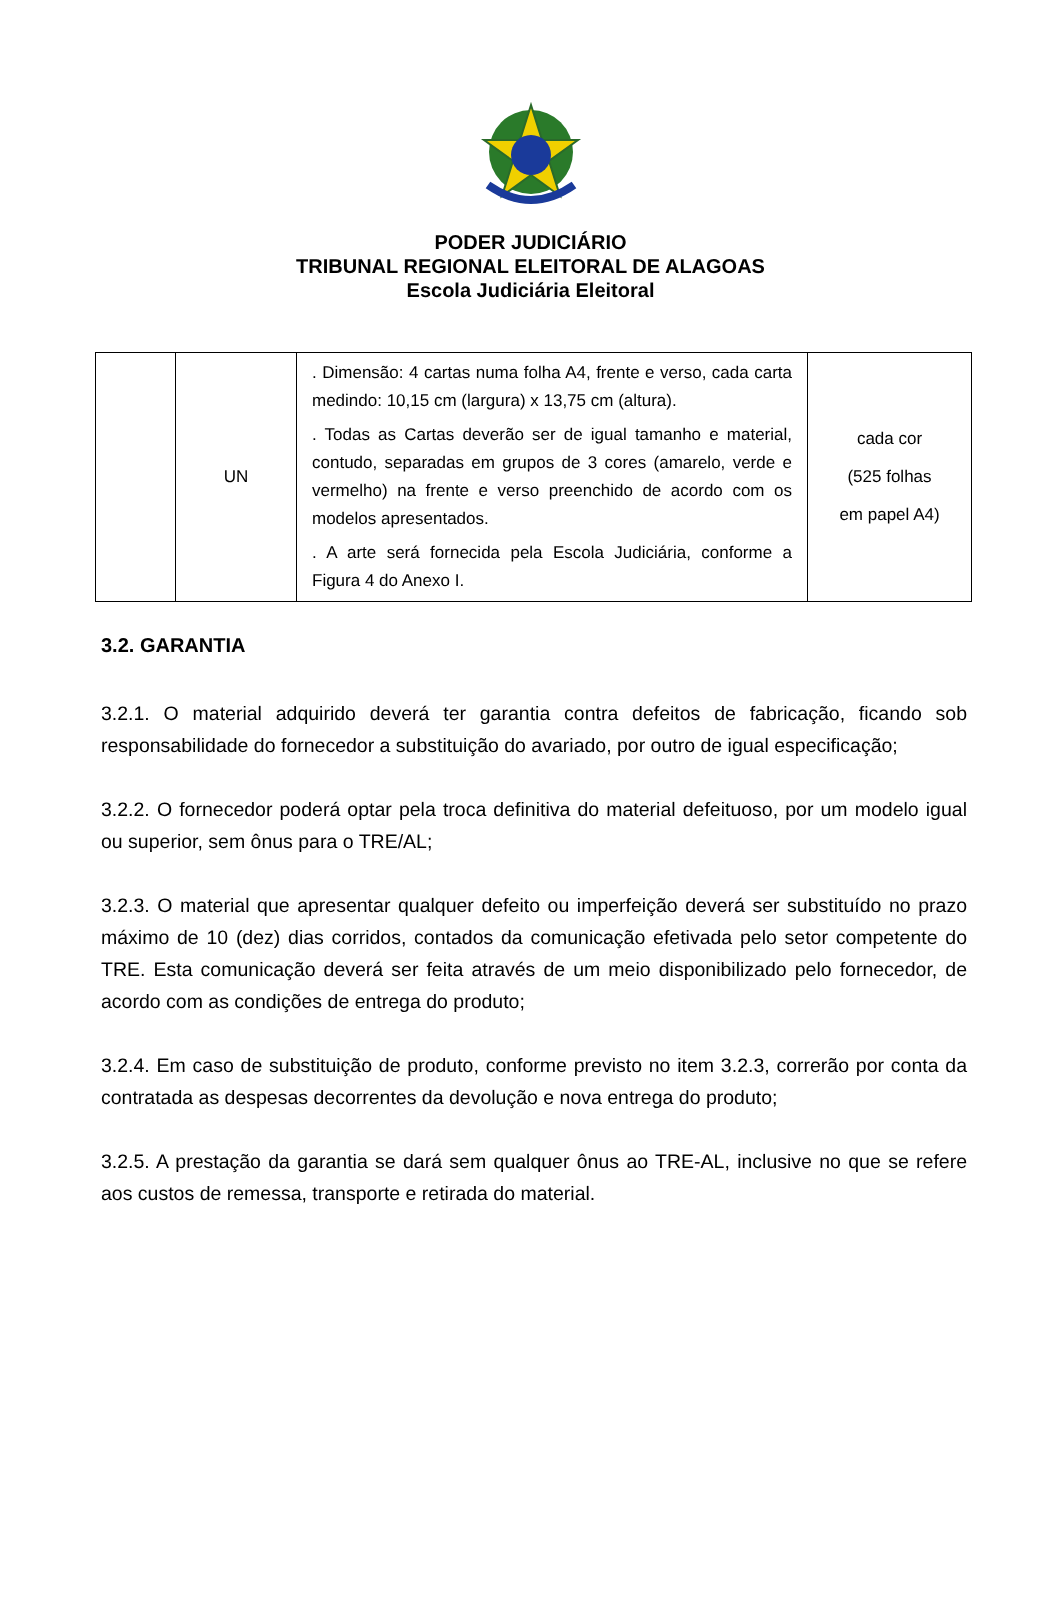PODER JUDICIÁRIO
TRIBUNAL REGIONAL ELEITORAL DE ALAGOAS
Escola Judiciária Eleitoral
| | UN | . Dimensão: 4 cartas numa folha A4, frente e verso, cada carta medindo: 10,15 cm (largura) x 13,75 cm (altura). . Todas as Cartas deverão ser de igual tamanho e material, contudo, separadas em grupos de 3 cores (amarelo, verde e vermelho) na frente e verso preenchido de acordo com os modelos apresentados. . A arte será fornecida pela Escola Judiciária, conforme a Figura 4 do Anexo I. | cada cor (525 folhas em papel A4) |
3.2. GARANTIA
3.2.1. O material adquirido deverá ter garantia contra defeitos de fabricação, ficando sob responsabilidade do fornecedor a substituição do avariado, por outro de igual especificação;
3.2.2. O fornecedor poderá optar pela troca definitiva do material defeituoso, por um modelo igual ou superior, sem ônus para o TRE/AL;
3.2.3. O material que apresentar qualquer defeito ou imperfeição deverá ser substituído no prazo máximo de 10 (dez) dias corridos, contados da comunicação efetivada pelo setor competente do TRE. Esta comunicação deverá ser feita através de um meio disponibilizado pelo fornecedor, de acordo com as condições de entrega do produto;
3.2.4. Em caso de substituição de produto, conforme previsto no item 3.2.3, correrão por conta da contratada as despesas decorrentes da devolução e nova entrega do produto;
3.2.5. A prestação da garantia se dará sem qualquer ônus ao TRE-AL, inclusive no que se refere aos custos de remessa, transporte e retirada do material.